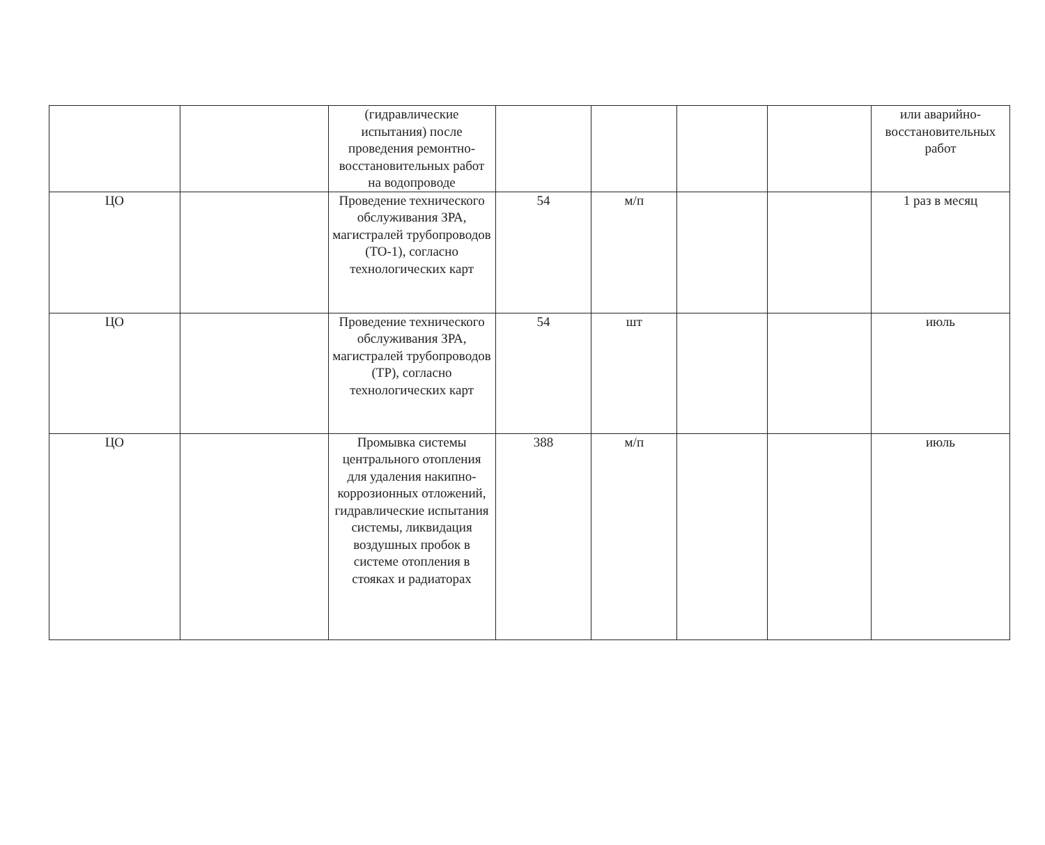| | | (гидравлические испытания) после проведения ремонтно-восстановительных работ на водопроводе | | | | | или аварийно-восстановительных работ |
| ЦО | | Проведение технического обслуживания ЗРА, магистралей трубопроводов (ТО-1), согласно технологических карт | 54 | м/п | | | 1 раз в месяц |
| ЦО | | Проведение технического обслуживания ЗРА, магистралей трубопроводов (ТР), согласно технологических карт | 54 | шт | | | июль |
| ЦО | | Промывка системы центрального отопления для удаления накипно-коррозионных отложений, гидравлические испытания системы, ликвидация воздушных пробок в системе отопления в стояках и радиаторах | 388 | м/п | | | июль |